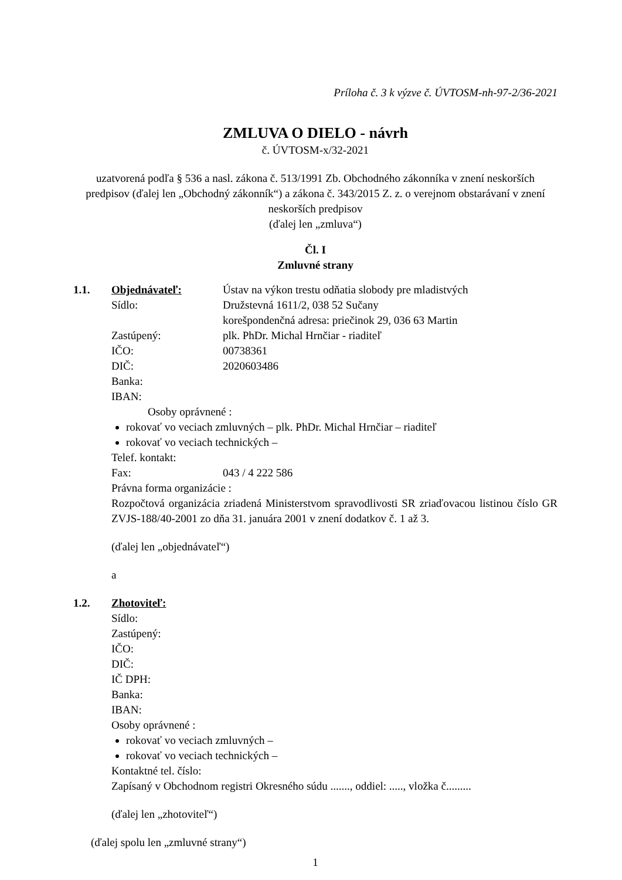Príloha č. 3 k výzve č. ÚVTOSM-nh-97-2/36-2021
ZMLUVA O DIELO - návrh
č. ÚVTOSM-x/32-2021
uzatvorená podľa § 536 a nasl. zákona č. 513/1991 Zb. Obchodného zákonníka v znení neskorších predpisov (ďalej len „Obchodný zákonník“) a zákona č. 343/2015 Z. z. o verejnom obstarávaní v znení neskorších predpisov
(ďalej len „zmluva“)
Čl. I
Zmluvné strany
1.1. Objednávateľ: Ústav na výkon trestu odňatia slobody pre mladistvých
Sídlo: Družstevná 1611/2, 038 52 Sučany
korešpondenčná adresa: priečinok 29, 036 63 Martin
Zastúpený: plk. PhDr. Michal Hrnčiar - riaditeľ
IČO: 00738361
DIČ: 2020603486
Banka:
IBAN:
Osoby oprávnené :
rokovať vo veciach zmluvných – plk. PhDr. Michal Hrnčiar – riaditeľ
rokovať vo veciach technických –
Telef. kontakt:
Fax: 043 / 4 222 586
Právna forma organizácie :
Rozpočtová organizácia zriadená Ministerstvom spravodlivosti SR zriaďovacou listinou číslo GR ZVJS-188/40-2001 zo dňa 31. januára 2001 v znení dodatkov č. 1 až 3.
(ďalej len „objednávateľ“)
a
1.2. Zhotoviteľ:
Sídlo:
Zastúpený:
IČO:
DIČ:
IČ DPH:
Banka:
IBAN:
Osoby oprávnené :
rokovať vo veciach zmluvných –
rokovať vo veciach technických –
Kontaktné tel. číslo:
Zapísaný v Obchodnom registri Okresného súdu ......., oddiel: ....., vložka č.........
(ďalej len „zhotoviteľ“)
(ďalej spolu len „zmluvné strany“)
1